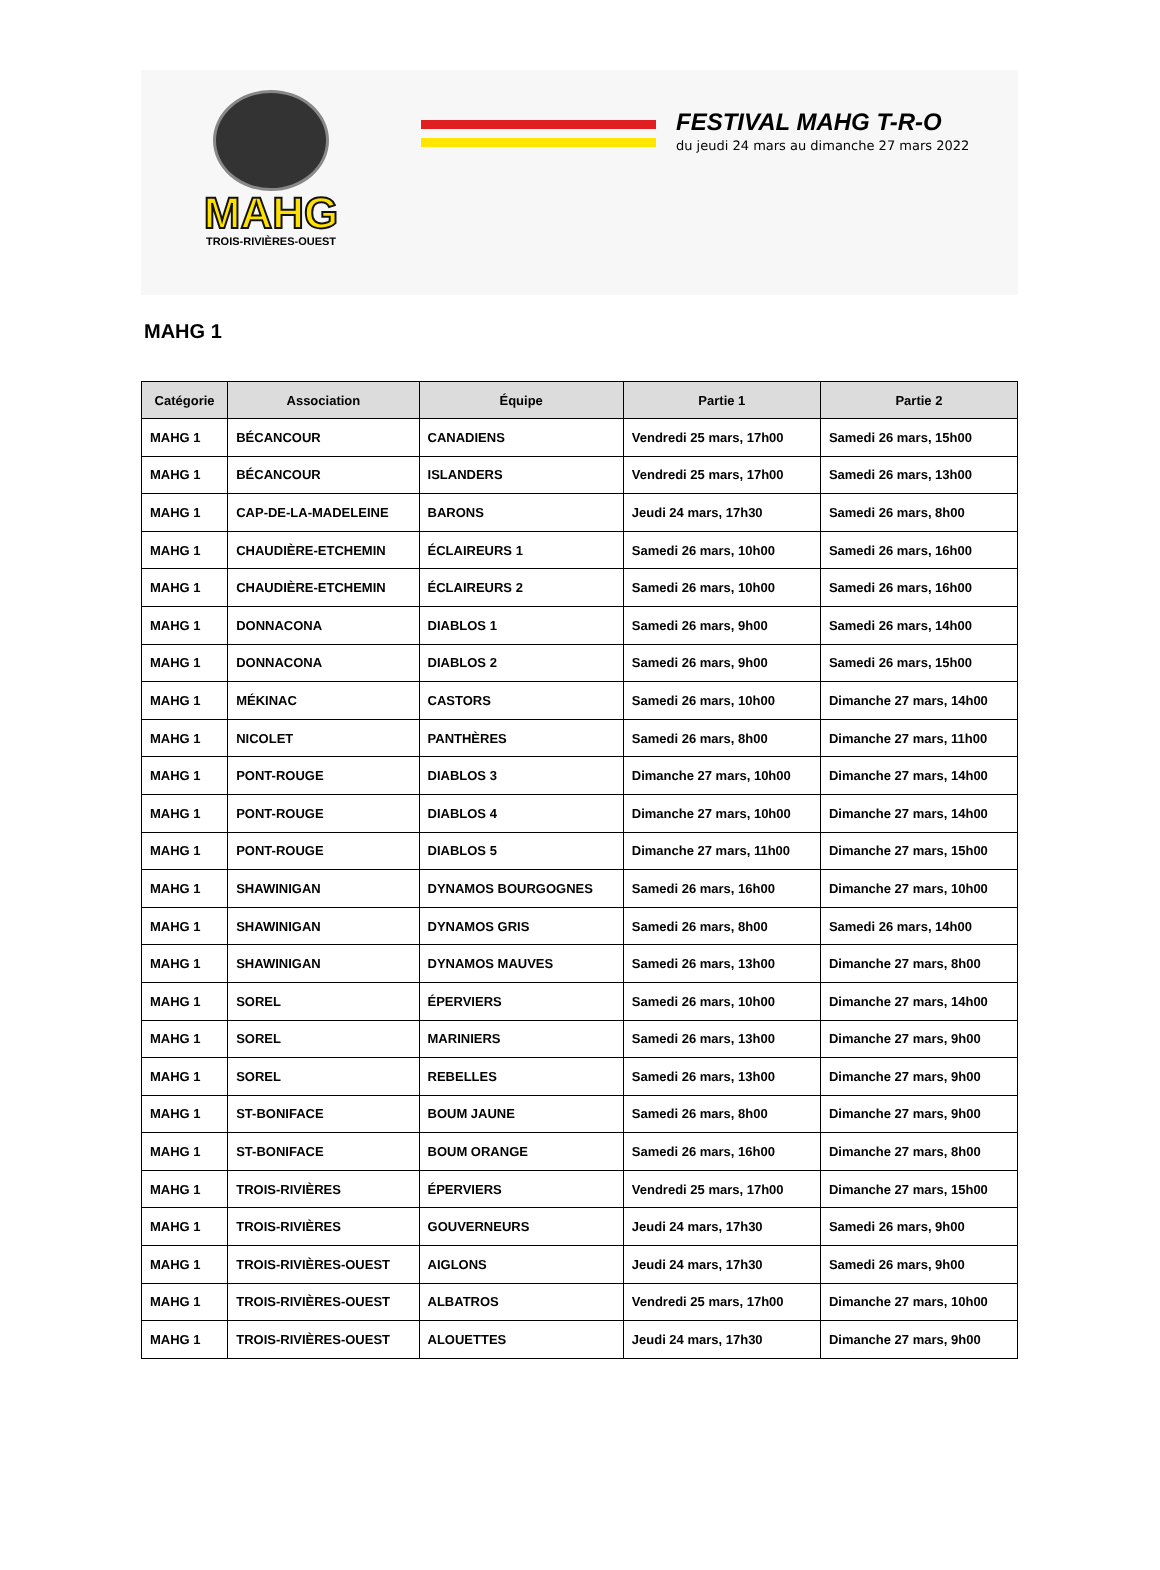MAHG
TROIS-RIVIÈRES-OUEST
FESTIVAL MAHG T-R-O
du jeudi 24 mars au dimanche 27 mars 2022
MAHG 1
| Catégorie | Association | Équipe | Partie 1 | Partie 2 |
| --- | --- | --- | --- | --- |
| MAHG 1 | BÉCANCOUR | CANADIENS | Vendredi 25 mars, 17h00 | Samedi 26 mars, 15h00 |
| MAHG 1 | BÉCANCOUR | ISLANDERS | Vendredi 25 mars, 17h00 | Samedi 26 mars, 13h00 |
| MAHG 1 | CAP-DE-LA-MADELEINE | BARONS | Jeudi 24 mars, 17h30 | Samedi 26 mars, 8h00 |
| MAHG 1 | CHAUDIÈRE-ETCHEMIN | ÉCLAIREURS 1 | Samedi 26 mars, 10h00 | Samedi 26 mars, 16h00 |
| MAHG 1 | CHAUDIÈRE-ETCHEMIN | ÉCLAIREURS 2 | Samedi 26 mars, 10h00 | Samedi 26 mars, 16h00 |
| MAHG 1 | DONNACONA | DIABLOS 1 | Samedi 26 mars, 9h00 | Samedi 26 mars, 14h00 |
| MAHG 1 | DONNACONA | DIABLOS 2 | Samedi 26 mars, 9h00 | Samedi 26 mars, 15h00 |
| MAHG 1 | MÉKINAC | CASTORS | Samedi 26 mars, 10h00 | Dimanche 27 mars, 14h00 |
| MAHG 1 | NICOLET | PANTHÈRES | Samedi 26 mars, 8h00 | Dimanche 27 mars, 11h00 |
| MAHG 1 | PONT-ROUGE | DIABLOS 3 | Dimanche 27 mars, 10h00 | Dimanche 27 mars, 14h00 |
| MAHG 1 | PONT-ROUGE | DIABLOS 4 | Dimanche 27 mars, 10h00 | Dimanche 27 mars, 14h00 |
| MAHG 1 | PONT-ROUGE | DIABLOS 5 | Dimanche 27 mars, 11h00 | Dimanche 27 mars, 15h00 |
| MAHG 1 | SHAWINIGAN | DYNAMOS BOURGOGNES | Samedi 26 mars, 16h00 | Dimanche 27 mars, 10h00 |
| MAHG 1 | SHAWINIGAN | DYNAMOS GRIS | Samedi 26 mars, 8h00 | Samedi 26 mars, 14h00 |
| MAHG 1 | SHAWINIGAN | DYNAMOS MAUVES | Samedi 26 mars, 13h00 | Dimanche 27 mars, 8h00 |
| MAHG 1 | SOREL | ÉPERVIERS | Samedi 26 mars, 10h00 | Dimanche 27 mars, 14h00 |
| MAHG 1 | SOREL | MARINIERS | Samedi 26 mars, 13h00 | Dimanche 27 mars, 9h00 |
| MAHG 1 | SOREL | REBELLES | Samedi 26 mars, 13h00 | Dimanche 27 mars, 9h00 |
| MAHG 1 | ST-BONIFACE | BOUM JAUNE | Samedi 26 mars, 8h00 | Dimanche 27 mars, 9h00 |
| MAHG 1 | ST-BONIFACE | BOUM ORANGE | Samedi 26 mars, 16h00 | Dimanche 27 mars, 8h00 |
| MAHG 1 | TROIS-RIVIÈRES | ÉPERVIERS | Vendredi 25 mars, 17h00 | Dimanche 27 mars, 15h00 |
| MAHG 1 | TROIS-RIVIÈRES | GOUVERNEURS | Jeudi 24 mars, 17h30 | Samedi 26 mars, 9h00 |
| MAHG 1 | TROIS-RIVIÈRES-OUEST | AIGLONS | Jeudi 24 mars, 17h30 | Samedi 26 mars, 9h00 |
| MAHG 1 | TROIS-RIVIÈRES-OUEST | ALBATROS | Vendredi 25 mars, 17h00 | Dimanche 27 mars, 10h00 |
| MAHG 1 | TROIS-RIVIÈRES-OUEST | ALOUETTES | Jeudi 24 mars, 17h30 | Dimanche 27 mars, 9h00 |